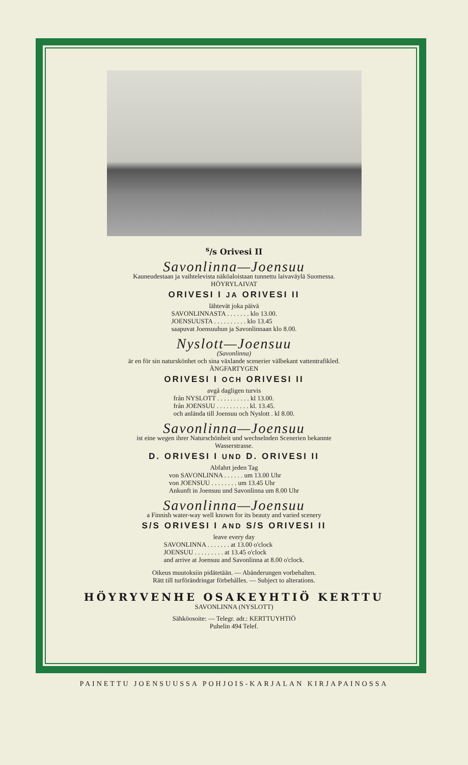<sup>s</sup>/s Orivesi II
Savonlinna—Joensuu
Kauneudestaan ja vaihtelevista näköaloistaan tunnettu laivaväylä Suomessa.
HÖYRYLAIVAT
ORIVESI I JA ORIVESI II
lähtevät joka päivä
SAVONLINNASTA . . . . . . . klo 13.00. JOENSUUSTA . . . . . . . . . . klo 13.45 saapuvat Joensuuhun ja Savonlinnaan klo 8.00.
Nyslott—Joensuu
(Savonlinna)
är en för sin naturskönhet och sina växlande scenerier välbekant vattentrafikled.
ÅNGFARTYGEN
ORIVESI I OCH ORIVESI II
avgå dagligen turvis
från NYSLOTT . . . . . . . . . . kl 13.00. från JOENSUU . . . . . . . . . . kl. 13.45. och anlända till Joensuu och Nyslott . kl 8.00.
Savonlinna—Joensuu
ist eine wegen ihrer Naturschönheit und wechselnden Scenerien bekannte
Wasserstrasse.
D. ORIVESI I UND D. ORIVESI II
Abfahrt jeden Tag
von SAVONLINNA . . . . . . um 13.00 Uhr von JOENSUU . . . . . . . . um 13.45 Uhr Ankunft in Joensuu und Savonlinna um 8.00 Uhr
Savonlinna—Joensuu
a Finnish water-way well known for its beauty and varied scenery
S/S ORIVESI I AND S/S ORIVESI II
leave every day
SAVONLINNA . . . . . . . at 13.00 o'clock JOENSUU . . . . . . . . . at 13.45 o'clock and arrive at Joensuu and Savonlinna at 8.00 o'clock.
Oikeus muutoksiin pidätetään. — Abänderungen vorbehalten.
Rätt till turförändringar förbehålles. — Subject to alterations.
HÖYRYVENHE OSAKEYHTIÖ KERTTU
SAVONLINNA (NYSLOTT)
Sähköosoite: — Telegr. adr.: KERTTUYHTIÖ
Puhelin 494 Telef.
PAINETTU JOENSUUSSA POHJOIS-KARJALAN KIRJAPAINOSSA